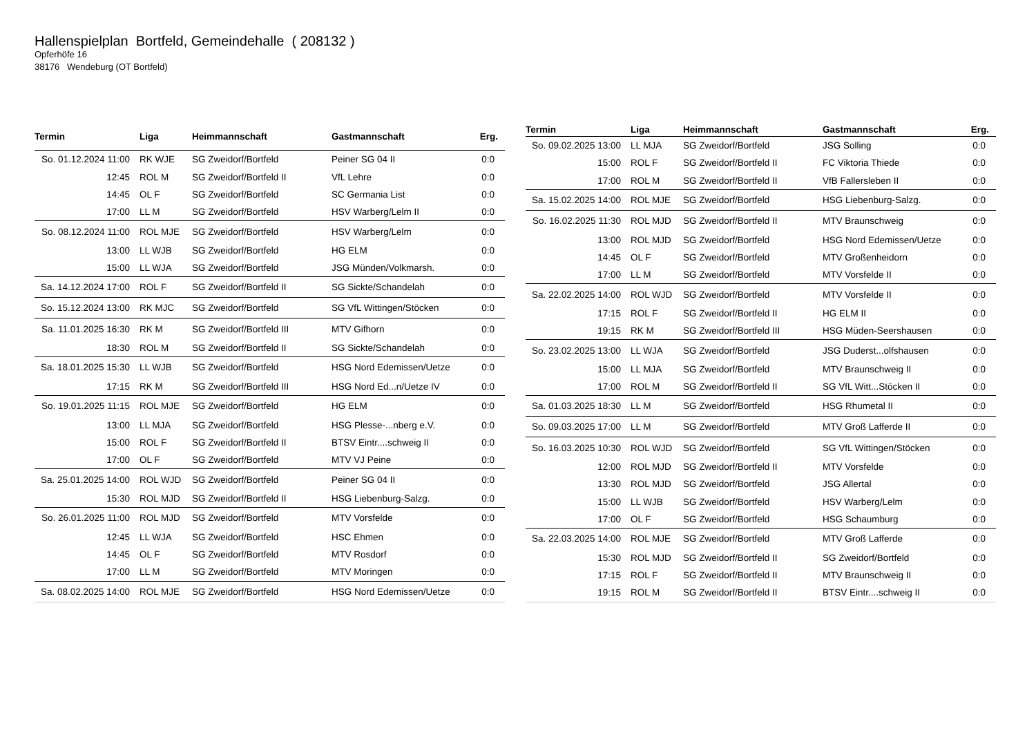Hallenspielplan Bortfeld, Gemeindehalle ( 208132 )
Opferhöfe 16
38176 Wendeburg (OT Bortfeld)
| Termin | Liga | Heimmannschaft | Gastmannschaft | Erg. |
| --- | --- | --- | --- | --- |
| So. 01.12.2024 11:00 | RK WJE | SG Zweidorf/Bortfeld | Peiner SG 04 II | 0:0 |
| 12:45 | ROL M | SG Zweidorf/Bortfeld II | VfL Lehre | 0:0 |
| 14:45 | OL F | SG Zweidorf/Bortfeld | SC Germania List | 0:0 |
| 17:00 | LL M | SG Zweidorf/Bortfeld | HSV Warberg/Lelm II | 0:0 |
| So. 08.12.2024 11:00 | ROL MJE | SG Zweidorf/Bortfeld | HSV Warberg/Lelm | 0:0 |
| 13:00 | LL WJB | SG Zweidorf/Bortfeld | HG ELM | 0:0 |
| 15:00 | LL WJA | SG Zweidorf/Bortfeld | JSG Münden/Volkmarsh. | 0:0 |
| Sa. 14.12.2024 17:00 | ROL F | SG Zweidorf/Bortfeld II | SG Sickte/Schandelah | 0:0 |
| So. 15.12.2024 13:00 | RK MJC | SG Zweidorf/Bortfeld | SG VfL Wittingen/Stöcken | 0:0 |
| Sa. 11.01.2025 16:30 | RK M | SG Zweidorf/Bortfeld III | MTV Gifhorn | 0:0 |
| 18:30 | ROL M | SG Zweidorf/Bortfeld II | SG Sickte/Schandelah | 0:0 |
| Sa. 18.01.2025 15:30 | LL WJB | SG Zweidorf/Bortfeld | HSG Nord Edemissen/Uetze | 0:0 |
| 17:15 | RK M | SG Zweidorf/Bortfeld III | HSG Nord Ed...n/Uetze IV | 0:0 |
| So. 19.01.2025 11:15 | ROL MJE | SG Zweidorf/Bortfeld | HG ELM | 0:0 |
| 13:00 | LL MJA | SG Zweidorf/Bortfeld | HSG Plesse-...nberg e.V. | 0:0 |
| 15:00 | ROL F | SG Zweidorf/Bortfeld II | BTSV Eintr....schweig II | 0:0 |
| 17:00 | OL F | SG Zweidorf/Bortfeld | MTV VJ Peine | 0:0 |
| Sa. 25.01.2025 14:00 | ROL WJD | SG Zweidorf/Bortfeld | Peiner SG 04 II | 0:0 |
| 15:30 | ROL MJD | SG Zweidorf/Bortfeld II | HSG Liebenburg-Salzg. | 0:0 |
| So. 26.01.2025 11:00 | ROL MJD | SG Zweidorf/Bortfeld | MTV Vorsfelde | 0:0 |
| 12:45 | LL WJA | SG Zweidorf/Bortfeld | HSC Ehmen | 0:0 |
| 14:45 | OL F | SG Zweidorf/Bortfeld | MTV Rosdorf | 0:0 |
| 17:00 | LL M | SG Zweidorf/Bortfeld | MTV Moringen | 0:0 |
| Sa. 08.02.2025 14:00 | ROL MJE | SG Zweidorf/Bortfeld | HSG Nord Edemissen/Uetze | 0:0 |
| Termin | Liga | Heimmannschaft | Gastmannschaft | Erg. |
| --- | --- | --- | --- | --- |
| So. 09.02.2025 13:00 | LL MJA | SG Zweidorf/Bortfeld | JSG Solling | 0:0 |
| 15:00 | ROL F | SG Zweidorf/Bortfeld II | FC Viktoria Thiede | 0:0 |
| 17:00 | ROL M | SG Zweidorf/Bortfeld II | VfB Fallersleben II | 0:0 |
| Sa. 15.02.2025 14:00 | ROL MJE | SG Zweidorf/Bortfeld | HSG Liebenburg-Salzg. | 0:0 |
| So. 16.02.2025 11:30 | ROL MJD | SG Zweidorf/Bortfeld II | MTV Braunschweig | 0:0 |
| 13:00 | ROL MJD | SG Zweidorf/Bortfeld | HSG Nord Edemissen/Uetze | 0:0 |
| 14:45 | OL F | SG Zweidorf/Bortfeld | MTV Großenheidorn | 0:0 |
| 17:00 | LL M | SG Zweidorf/Bortfeld | MTV Vorsfelde II | 0:0 |
| Sa. 22.02.2025 14:00 | ROL WJD | SG Zweidorf/Bortfeld | MTV Vorsfelde II | 0:0 |
| 17:15 | ROL F | SG Zweidorf/Bortfeld II | HG ELM II | 0:0 |
| 19:15 | RK M | SG Zweidorf/Bortfeld III | HSG Müden-Seershausen | 0:0 |
| So. 23.02.2025 13:00 | LL WJA | SG Zweidorf/Bortfeld | JSG Duderst...olfshausen | 0:0 |
| 15:00 | LL MJA | SG Zweidorf/Bortfeld | MTV Braunschweig II | 0:0 |
| 17:00 | ROL M | SG Zweidorf/Bortfeld II | SG VfL Witt...Stöcken II | 0:0 |
| Sa. 01.03.2025 18:30 | LL M | SG Zweidorf/Bortfeld | HSG Rhumetal II | 0:0 |
| So. 09.03.2025 17:00 | LL M | SG Zweidorf/Bortfeld | MTV Groß Lafferde II | 0:0 |
| So. 16.03.2025 10:30 | ROL WJD | SG Zweidorf/Bortfeld | SG VfL Wittingen/Stöcken | 0:0 |
| 12:00 | ROL MJD | SG Zweidorf/Bortfeld II | MTV Vorsfelde | 0:0 |
| 13:30 | ROL MJD | SG Zweidorf/Bortfeld | JSG Allertal | 0:0 |
| 15:00 | LL WJB | SG Zweidorf/Bortfeld | HSV Warberg/Lelm | 0:0 |
| 17:00 | OL F | SG Zweidorf/Bortfeld | HSG Schaumburg | 0:0 |
| Sa. 22.03.2025 14:00 | ROL MJE | SG Zweidorf/Bortfeld | MTV Groß Lafferde | 0:0 |
| 15:30 | ROL MJD | SG Zweidorf/Bortfeld II | SG Zweidorf/Bortfeld | 0:0 |
| 17:15 | ROL F | SG Zweidorf/Bortfeld II | MTV Braunschweig II | 0:0 |
| 19:15 | ROL M | SG Zweidorf/Bortfeld II | BTSV Eintr....schweig II | 0:0 |